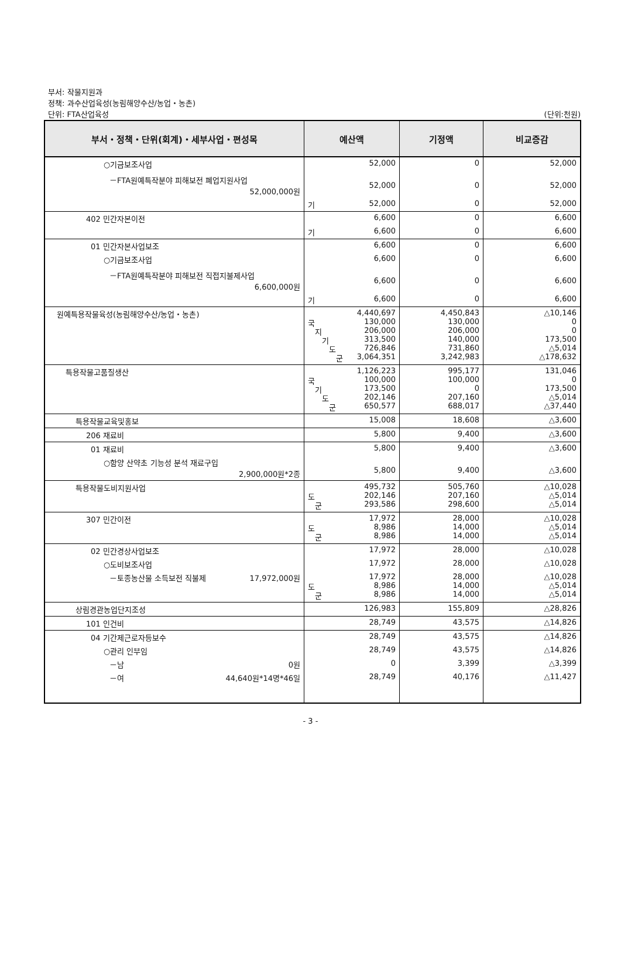부서: 작물지원과
정책: 과수산업육성(농림해양수산/농업・농촌)
단위: FTA산업육성
(단위:천원)
| 부서・정책・단위(회계)・세부사업・편성목 | 예산액 | 기정액 | 비교증감 |
| --- | --- | --- | --- |
| ○기금보조사업 | 52,000 | 0 | 52,000 |
| －FTA원예특작분야 피해보전 폐업지원사업 52,000,000원 | 52,000 | 0 | 52,000 |
| | 기 52,000 | 0 | 52,000 |
| 402 민간자본이전 | 6,600 | 0 | 6,600 |
| | 기 6,600 | 0 | 6,600 |
| 01 민간자본사업보조 | 6,600 | 0 | 6,600 |
| ○기금보조사업 | 6,600 | 0 | 6,600 |
| －FTA원예특작분야 피해보전 직접지불제사업 6,600,000원 | 6,600 | 0 | 6,600 |
| | 기 6,600 | 0 | 6,600 |
| 원예특용작물육성(농림해양수산/농업・농촌) | 4,440,697 국 130,000 지 206,000 기 313,500 도 726,846 군 3,064,351 | 4,450,843 130,000 206,000 140,000 731,860 3,242,983 | △10,146 0 0 173,500 △5,014 △178,632 |
| 특용작물고품질생산 | 1,126,223 국 100,000 기 173,500 도 202,146 군 650,577 | 995,177 100,000 0 207,160 688,017 | 131,046 0 173,500 △5,014 △37,440 |
| 특용작물교육및홍보 | 15,008 | 18,608 | △3,600 |
| 206 재료비 | 5,800 | 9,400 | △3,600 |
| 01 재료비 | 5,800 | 9,400 | △3,600 |
| ○함양 산약초 기능성 분석 재료구입 2,900,000원*2종 | 5,800 | 9,400 | △3,600 |
| 특용작물도비지원사업 | 495,732 도 202,146 군 293,586 | 505,760 207,160 298,600 | △10,028 △5,014 △5,014 |
| 307 민간이전 | 17,972 도 8,986 군 8,986 | 28,000 14,000 14,000 | △10,028 △5,014 △5,014 |
| 02 민간경상사업보조 | 17,972 | 28,000 | △10,028 |
| ○도비보조사업 | 17,972 | 28,000 | △10,028 |
| －토종농산물 소득보전 직불제 17,972,000원 | 17,972 도 8,986 군 8,986 | 28,000 14,000 14,000 | △10,028 △5,014 △5,014 |
| 상림경관농업단지조성 | 126,983 | 155,809 | △28,826 |
| 101 인건비 | 28,749 | 43,575 | △14,826 |
| 04 기간제근로자등보수 | 28,749 | 43,575 | △14,826 |
| ○관리 인부임 | 28,749 | 43,575 | △14,826 |
| －남 0원 | 0 | 3,399 | △3,399 |
| －여 44,640원*14명*46일 | 28,749 | 40,176 | △11,427 |
- 3 -